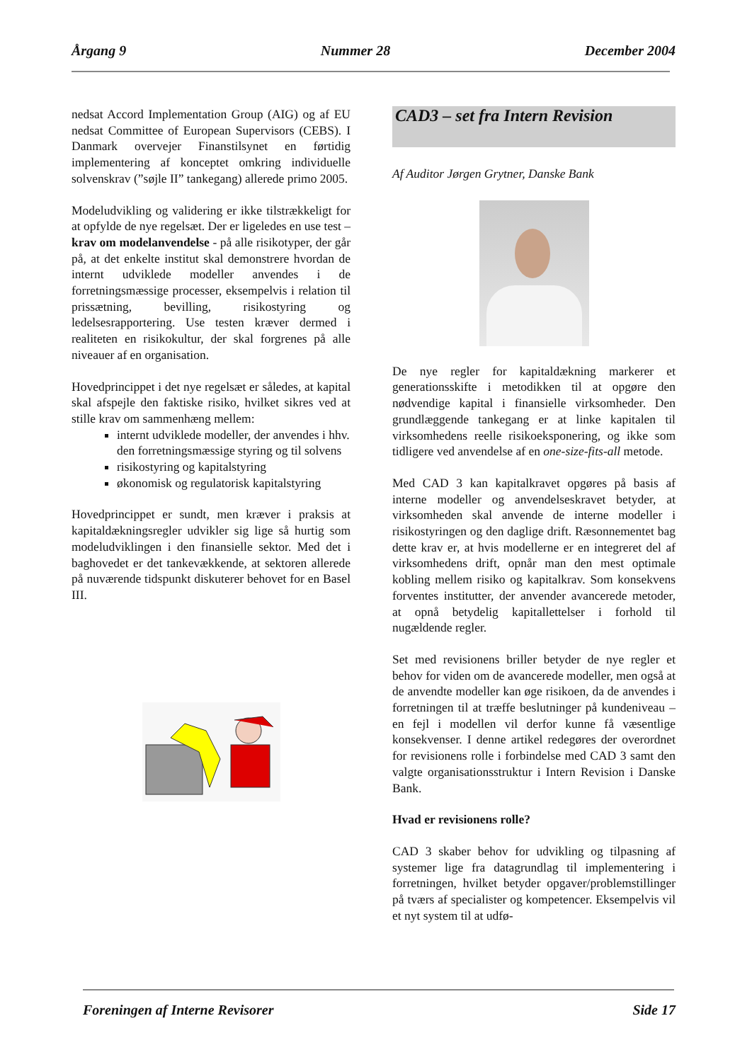Årgang 9 Nummer 28 December 2004
nedsat Accord Implementation Group (AIG) og af EU nedsat Committee of European Supervisors (CEBS). I Danmark overvejer Finanstilsynet en førtidig implementering af konceptet omkring individuelle solvenskrav (”søjle II” tankegang) allerede primo 2005.
Modeludvikling og validering er ikke tilstrækkeligt for at opfylde de nye regelsæt. Der er ligeledes en use test – krav om modelanvendelse - på alle risikotyper, der går på, at det enkelte institut skal demonstrere hvordan de internt udviklede modeller anvendes i de forretningsmæssige processer, eksempelvis i relation til prissætning, bevilling, risikostyring og ledelsesrapportering. Use testen kræver dermed i realiteten en risikokultur, der skal forgrenes på alle niveauer af en organisation.
Hovedprincippet i det nye regelsæt er således, at kapital skal afspejle den faktiske risiko, hvilket sikres ved at stille krav om sammenhæng mellem:
internt udviklede modeller, der anvendes i hhv. den forretningsmæssige styring og til solvens
risikostyring og kapitalstyring
økonomisk og regulatorisk kapitalstyring
Hovedprincippet er sundt, men kræver i praksis at kapitaldækningsregler udvikler sig lige så hurtig som modeludviklingen i den finansielle sektor. Med det i baghovedet er det tankevækkende, at sektoren allerede på nuværende tidspunkt diskuterer behovet for en Basel III.
CAD3 – set fra Intern Revision
Af Auditor Jørgen Grytner, Danske Bank
De nye regler for kapitaldækning markerer et generationsskifte i metodikken til at opgøre den nødvendige kapital i finansielle virksomheder. Den grundlæggende tankegang er at linke kapitalen til virksomhedens reelle risikoeksponering, og ikke som tidligere ved anvendelse af en one-size-fits-all metode.
Med CAD 3 kan kapitalkravet opgøres på basis af interne modeller og anvendelseskravet betyder, at virksomheden skal anvende de interne modeller i risikostyringen og den daglige drift. Ræsonnementet bag dette krav er, at hvis modellerne er en integreret del af virksomhedens drift, opnår man den mest optimale kobling mellem risiko og kapitalkrav. Som konsekvens forventes institutter, der anvender avancerede metoder, at opnå betydelig kapitallettelser i forhold til nugældende regler.
Set med revisionens briller betyder de nye regler et behov for viden om de avancerede modeller, men også at de anvendte modeller kan øge risikoen, da de anvendes i forretningen til at træffe beslutninger på kundeniveau – en fejl i modellen vil derfor kunne få væsentlige konsekvenser. I denne artikel redegøres der overordnet for revisionens rolle i forbindelse med CAD 3 samt den valgte organisationsstruktur i Intern Revision i Danske Bank.
Hvad er revisionens rolle?
CAD 3 skaber behov for udvikling og tilpasning af systemer lige fra datagrundlag til implementering i forretningen, hvilket betyder opgaver/problemstillinger på tværs af specialister og kompetencer. Eksempelvis vil et nyt system til at udfø-
Foreningen af Interne Revisorer Side 17